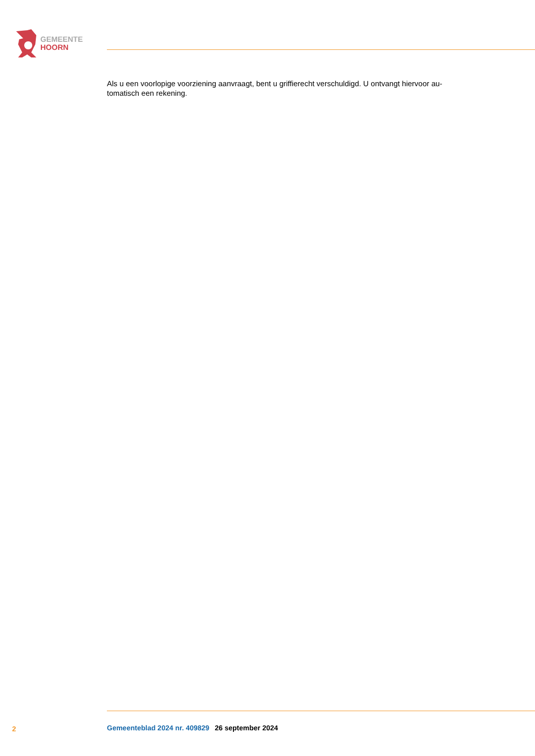GEMEENTE
HOORN
Als u een voorlopige voorziening aanvraagt, bent u griffierecht verschuldigd. U ontvangt hiervoor au-
tomatisch een rekening.
2 Gemeenteblad 2024 nr. 409829 26 september 2024